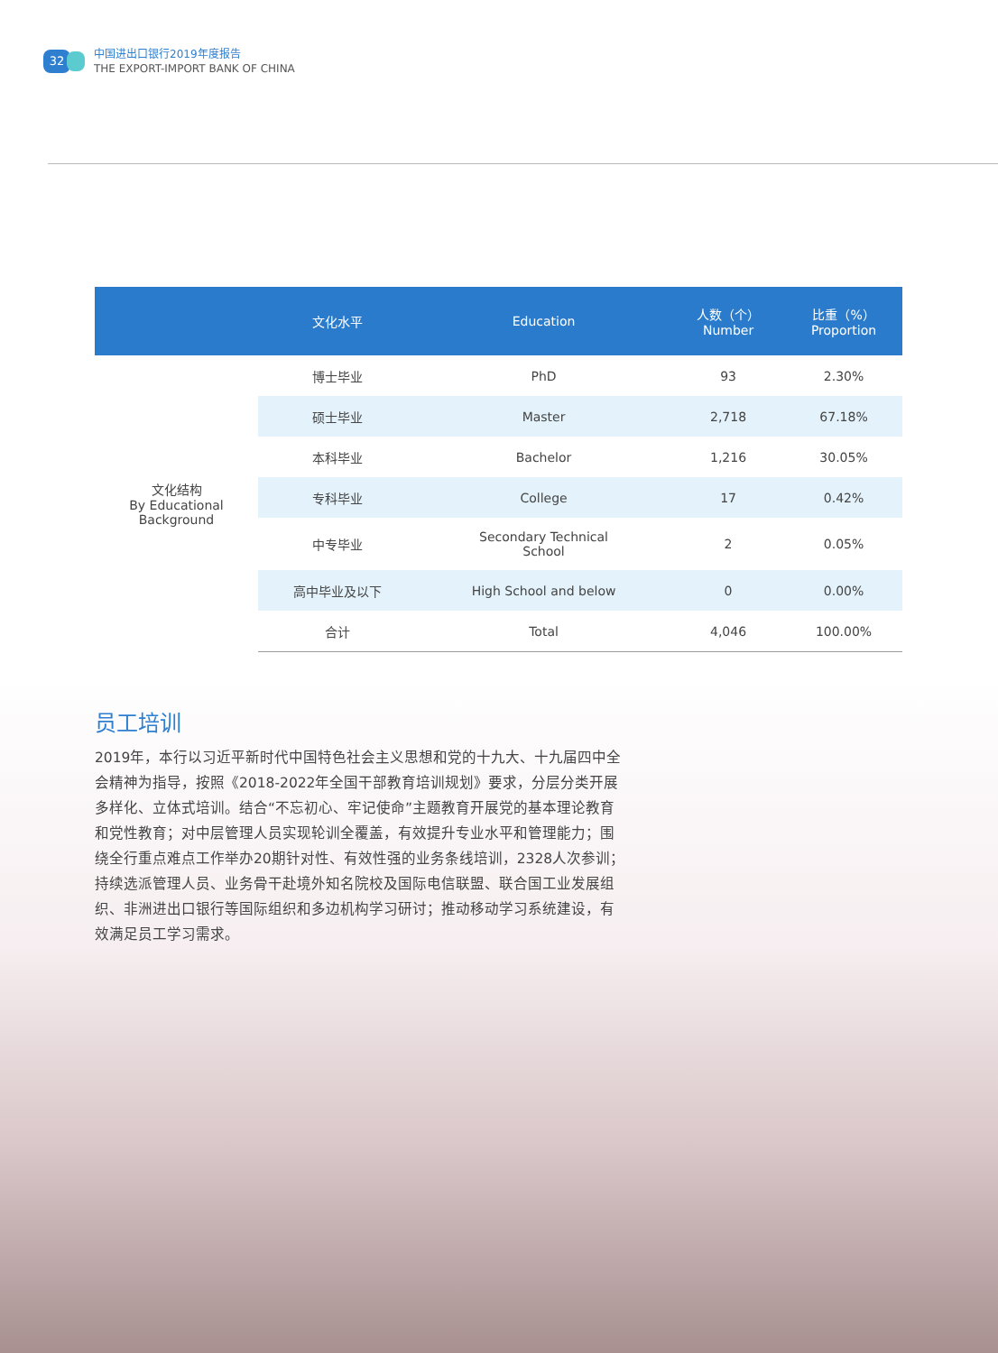32
中国进出口银行2019年度报告
THE EXPORT-IMPORT BANK OF CHINA
| | 文化水平 | Education | 人数（个） Number | 比重（%） Proportion |
| --- | --- | --- | --- | --- |
| 文化结构 By Educational Background | 博士毕业 | PhD | 93 | 2.30% |
| | 硕士毕业 | Master | 2,718 | 67.18% |
| | 本科毕业 | Bachelor | 1,216 | 30.05% |
| | 专科毕业 | College | 17 | 0.42% |
| | 中专毕业 | Secondary Technical School | 2 | 0.05% |
| | 高中毕业及以下 | High School and below | 0 | 0.00% |
| | 合计 | Total | 4,046 | 100.00% |
员工培训
2019年，本行以习近平新时代中国特色社会主义思想和党的十九大、十九届四中全会精神为指导，按照《2018-2022年全国干部教育培训规划》要求，分层分类开展多样化、立体式培训。结合“不忘初心、牢记使命”主题教育开展党的基本理论教育和党性教育；对中层管理人员实现轮训全覆盖，有效提升专业水平和管理能力；围绕全行重点难点工作举办20期针对性、有效性强的业务条线培训，2328人次参训；持续选派管理人员、业务骨干赴境外知名院校及国际电信联盟、联合国工业发展组织、非洲进出口银行等国际组织和多边机构学习研讨；推动移动学习系统建设，有效满足员工学习需求。